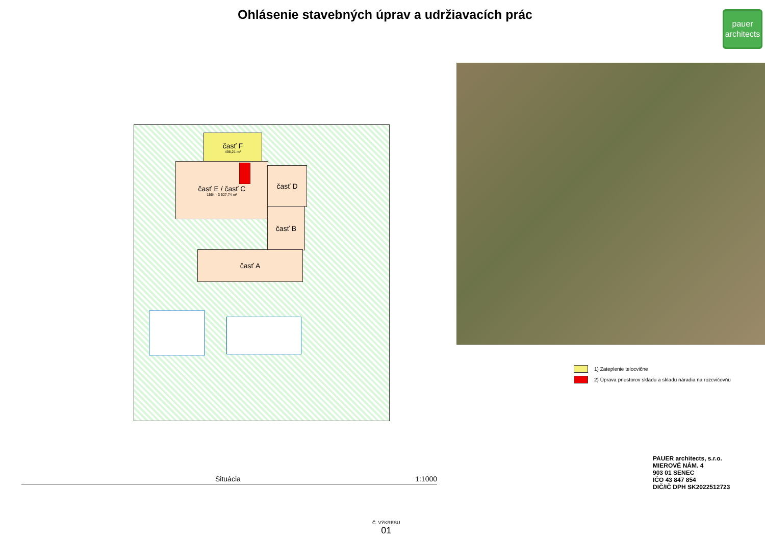Ohlásenie stavebných úprav a udržiavacích prác
pauer
architects
časť F
498,21 m²
časť E / časť C
1564 · 3 527,74 m²
časť D
časť B
časť A
Situácia 1:1000
1) Zateplenie telocvične
2) Úprava priestorov skladu a skladu náradia na rozcvičovňu
PAUER architects, s.r.o.
MIEROVÉ NÁM. 4
903 01 SENEC
IČO 43 847 854
DIČ/IČ DPH SK2022512723
Č. VÝKRESU
01